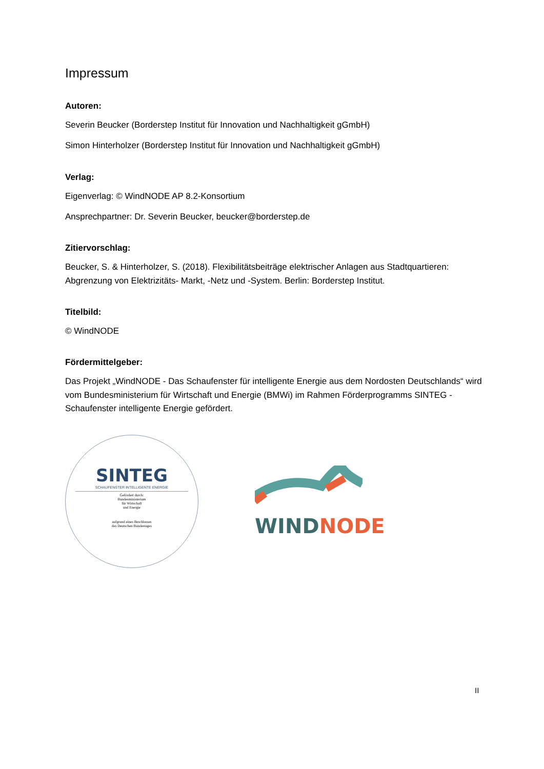Impressum
Autoren:
Severin Beucker (Borderstep Institut für Innovation und Nachhaltigkeit gGmbH)
Simon Hinterholzer (Borderstep Institut für Innovation und Nachhaltigkeit gGmbH)
Verlag:
Eigenverlag: © WindNODE AP 8.2-Konsortium
Ansprechpartner: Dr. Severin Beucker, beucker@borderstep.de
Zitiervorschlag:
Beucker, S. & Hinterholzer, S. (2018). Flexibilitätsbeiträge elektrischer Anlagen aus Stadtquartieren: Abgrenzung von Elektrizitäts- Markt, -Netz und -System. Berlin: Borderstep Institut.
Titelbild:
© WindNODE
Fördermittelgeber:
Das Projekt „WindNODE - Das Schaufenster für intelligente Energie aus dem Nordosten Deutschlands“ wird vom Bundesministerium für Wirtschaft und Energie (BMWi) im Rahmen Förderprogramms SINTEG - Schaufenster intelligente Energie gefördert.
SINTEG
SCHAUFENSTER INTELLIGENTE ENERGIE
Gefördert durch:
Bundesministerium
für Wirtschaft
und Energie
aufgrund eines Beschlusses
des Deutschen Bundestages
WIND NODE
II